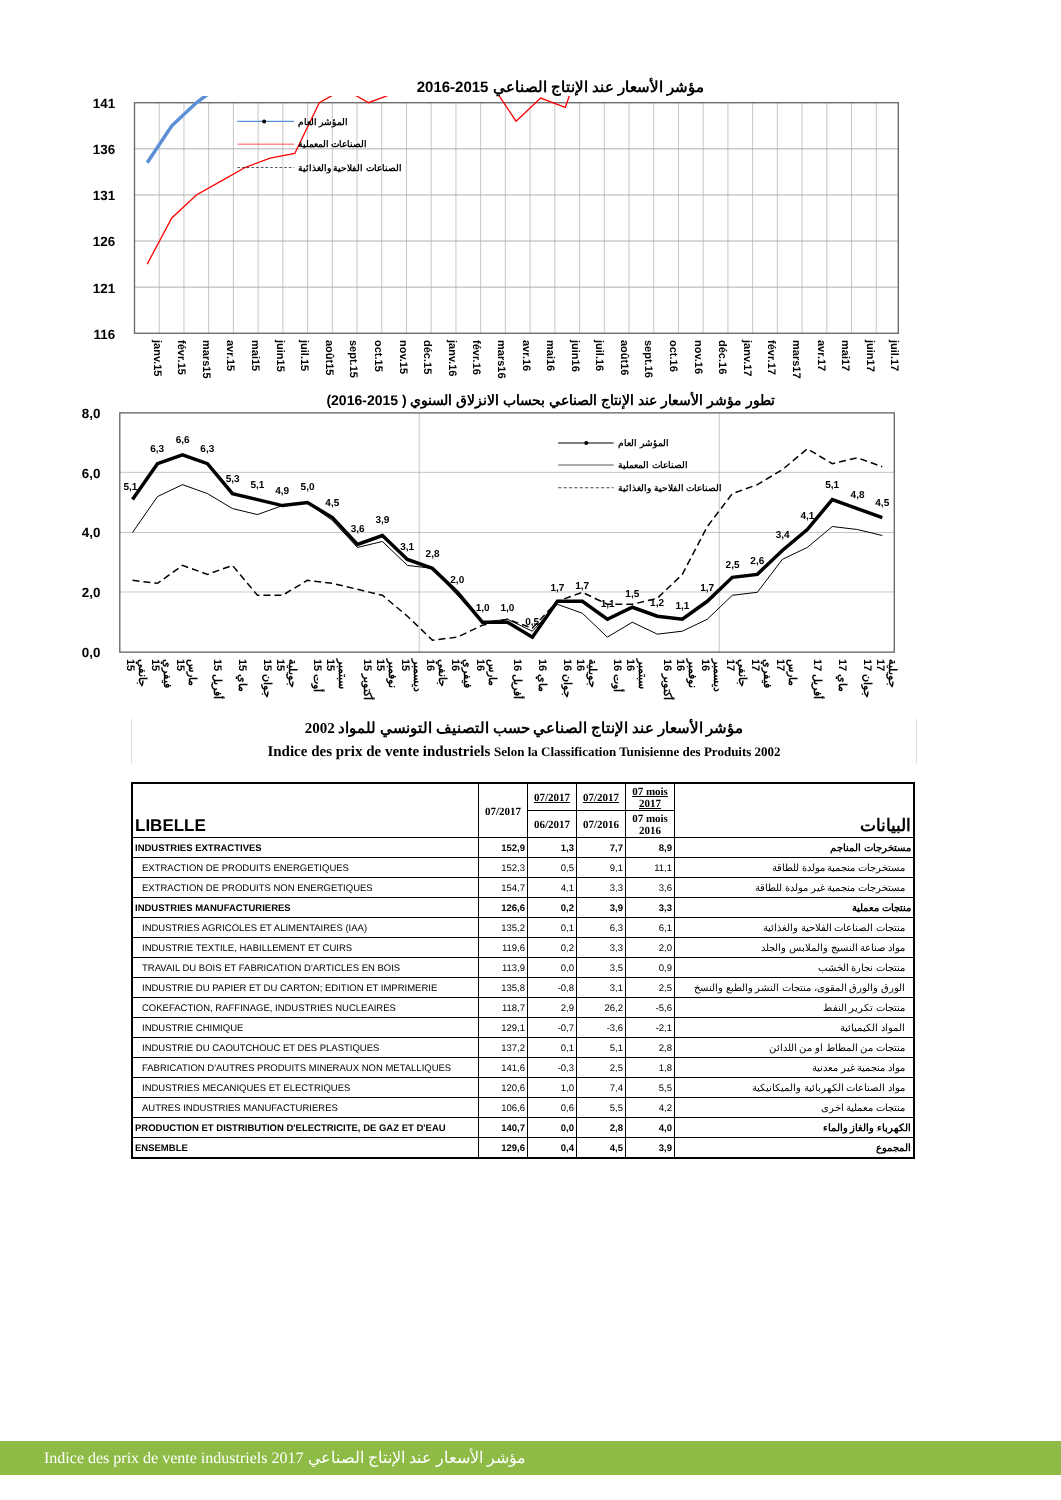مؤشر الأسعار عند الإنتاج الصناعي 2015-2016
141
136
131
126
121
116
المؤشر العام
الصناعات المعملية
الصناعات الفلاحية والغذائية
janv.15 févr.15 mars15 avr.15 mai15 juin15 juil.15 août15 sept.15 oct.15 nov.15 déc.15 janv.16 févr.16 mars16 avr.16 mai16 juin16 juil.16 août16 sept.16 oct.16 nov.16 déc.16 janv.17 févr.17 mars17 avr.17 mai17 juin17 juil.17
تطور مؤشر الأسعار عند الإنتاج الصناعي بحساب الانزلاق السنوي ( 2015-2016)
8,0
6,0
4,0
2,0
0,0
5,1
6,3
6,6
6,3
5,3
5,1
4,9
5,0
4,5
3,6
3,9
3,1
2,8
2,0
1,0
1,0
0,5
1,7
1,7
1,1
1,5
1,2
1,1
1,7
2,5
2,6
3,4
4,1
5,1
4,8
4,5
المؤشر العام
الصناعات المعملية
الصناعات الفلاحية والغذائية
جانفي 15 فيفري 15 مارس 15 أفريل 15 ماي 15 جوان 15 جويلية 15 أوت 15 سبتمبر 15 أكتوبر 15 نوفمبر 15 ديسمبر 15 جانفي 16 فيفري 16 مارس 16 أفريل 16 ماي 16 جوان 16 جويلية 16 أوت 16 سبتمبر 16 أكتوبر 16 نوفمبر 16 ديسمبر 16 جانفي 17 فيفري 17 مارس 17 أفريل 17 ماي 17 جوان 17 جويلية 17
مؤشر الأسعار عند الإنتاج الصناعي حسب التصنيف التونسي للمواد 2002
Indice des prix de vente industriels Selon la Classification Tunisienne des Produits 2002
| LIBELLE | 07/2017 | 07/2017 | 07/2017 | 07 mois 2017 | البيانات |
| --- | --- | --- | --- | --- | --- |
| | | 06/2017 | 07/2016 | 07 mois 2016 | |
| INDUSTRIES EXTRACTIVES | 152,9 | 1,3 | 7,7 | 8,9 | مستخرجات المناجم |
| EXTRACTION DE PRODUITS ENERGETIQUES | 152,3 | 0,5 | 9,1 | 11,1 | مستخرجات منجمية مولدة للطاقة |
| EXTRACTION DE PRODUITS NON ENERGETIQUES | 154,7 | 4,1 | 3,3 | 3,6 | مستخرجات منجمية غير مولدة للطاقة |
| INDUSTRIES MANUFACTURIERES | 126,6 | 0,2 | 3,9 | 3,3 | منتجات معملية |
| INDUSTRIES AGRICOLES ET ALIMENTAIRES (IAA) | 135,2 | 0,1 | 6,3 | 6,1 | منتجات الصناعات الفلاحية والغذائية |
| INDUSTRIE TEXTILE, HABILLEMENT ET CUIRS | 119,6 | 0,2 | 3,3 | 2,0 | مواد صناعة النسيج والملابس والجلد |
| TRAVAIL DU BOIS ET FABRICATION D'ARTICLES EN BOIS | 113,9 | 0,0 | 3,5 | 0,9 | منتجات نجارة الخشب |
| INDUSTRIE DU PAPIER ET DU CARTON; EDITION ET IMPRIMERIE | 135,8 | -0,8 | 3,1 | 2,5 | الورق والورق المقوى، منتجات النشر والطبع والنسخ |
| COKEFACTION, RAFFINAGE, INDUSTRIES NUCLEAIRES | 118,7 | 2,9 | 26,2 | -5,6 | منتجات تكرير النفط |
| INDUSTRIE CHIMIQUE | 129,1 | -0,7 | -3,6 | -2,1 | المواد الكيميائية |
| INDUSTRIE DU CAOUTCHOUC ET DES PLASTIQUES | 137,2 | 0,1 | 5,1 | 2,8 | منتجات من المطاط او من اللدائن |
| FABRICATION D'AUTRES PRODUITS MINERAUX NON METALLIQUES | 141,6 | -0,3 | 2,5 | 1,8 | مواد منجمية غير معدنية |
| INDUSTRIES MECANIQUES ET ELECTRIQUES | 120,6 | 1,0 | 7,4 | 5,5 | مواد الصناعات الكهربائية والميكانيكية |
| AUTRES INDUSTRIES MANUFACTURIERES | 106,6 | 0,6 | 5,5 | 4,2 | منتجات معملية اخرى |
| PRODUCTION ET DISTRIBUTION D'ELECTRICITE, DE GAZ ET D'EAU | 140,7 | 0,0 | 2,8 | 4,0 | الكهرباء والغاز والماء |
| ENSEMBLE | 129,6 | 0,4 | 4,5 | 3,9 | المجموع |
Indice des prix de vente industriels 2017 مؤشر الأسعار عند الإنتاج الصناعي